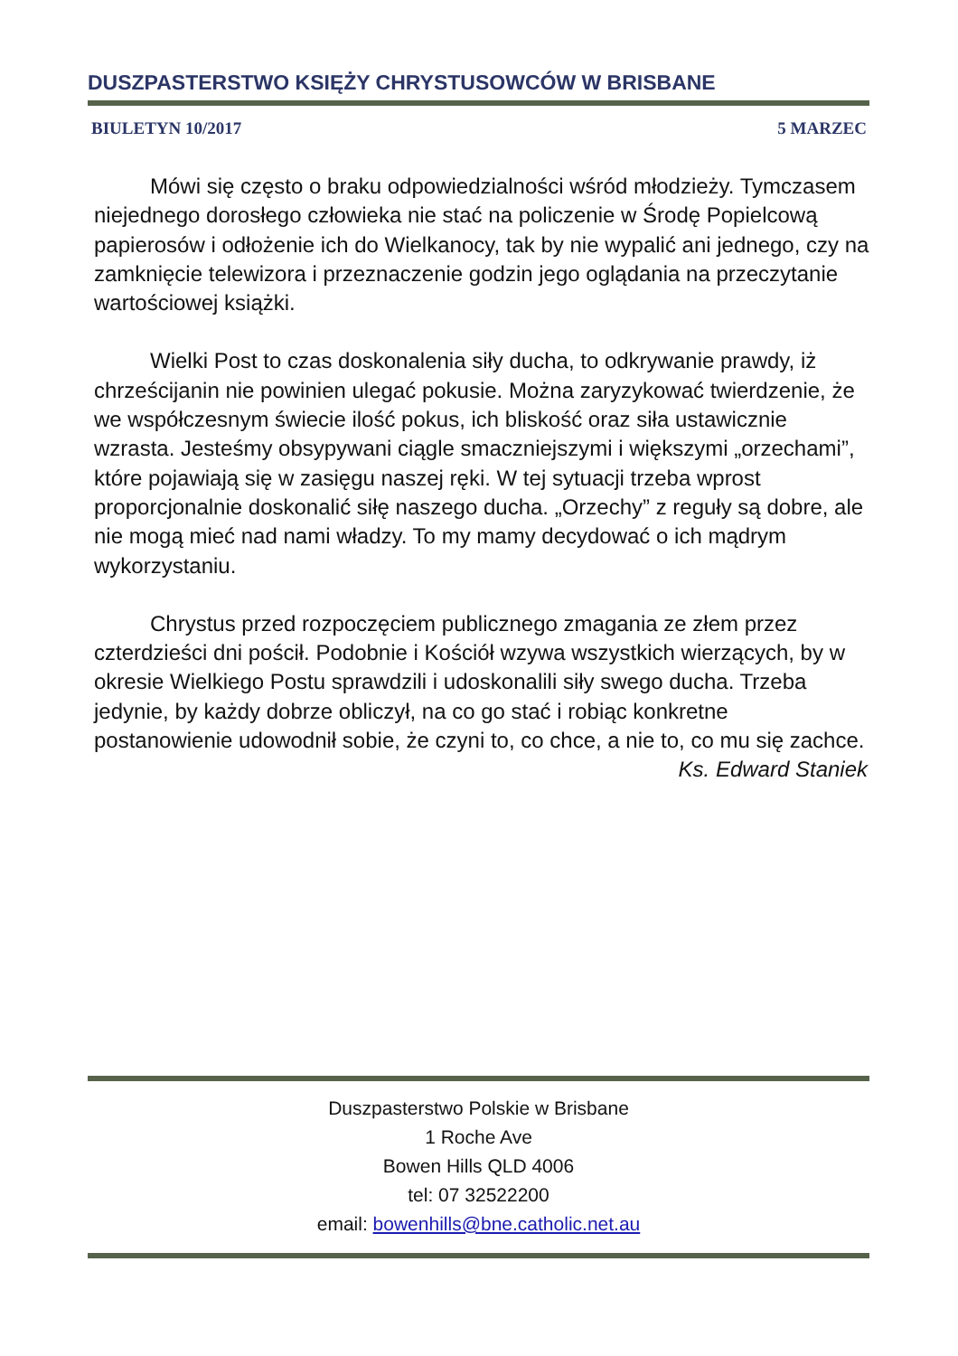DUSZPASTERSTWO KSIĘŻY CHRYSTUSOWCÓW W BRISBANE
BIULETYN 10/2017 5 MARZEC
Mówi się często o braku odpowiedzialności wśród młodzieży. Tymczasem niejednego dorosłego człowieka nie stać na policzenie w Środę Popielcową papierosów i odłożenie ich do Wielkanocy, tak by nie wypalić ani jednego, czy na zamknięcie telewizora i przeznaczenie godzin jego oglądania na przeczytanie wartościowej książki.
Wielki Post to czas doskonalenia siły ducha, to odkrywanie prawdy, iż chrześcijanin nie powinien ulegać pokusie. Można zaryzykować twierdzenie, że we współczesnym świecie ilość pokus, ich bliskość oraz siła ustawicznie wzrasta. Jesteśmy obsypywani ciągle smaczniejszymi i większymi „orzechami”, które pojawiają się w zasięgu naszej ręki. W tej sytuacji trzeba wprost proporcjonalnie doskonalić siłę naszego ducha. „Orzechy” z reguły są dobre, ale nie mogą mieć nad nami władzy. To my mamy decydować o ich mądrym wykorzystaniu.
Chrystus przed rozpoczęciem publicznego zmagania ze złem przez czterdzieści dni pościł. Podobnie i Kościół wzywa wszystkich wierzących, by w okresie Wielkiego Postu sprawdzili i udoskonalili siły swego ducha. Trzeba jedynie, by każdy dobrze obliczył, na co go stać i robiąc konkretne postanowienie udowodnił sobie, że czyni to, co chce, a nie to, co mu się zachce.
Ks. Edward Staniek
Duszpasterstwo Polskie w Brisbane
1 Roche Ave
Bowen Hills QLD 4006
tel: 07 32522200
email: bowenhills@bne.catholic.net.au